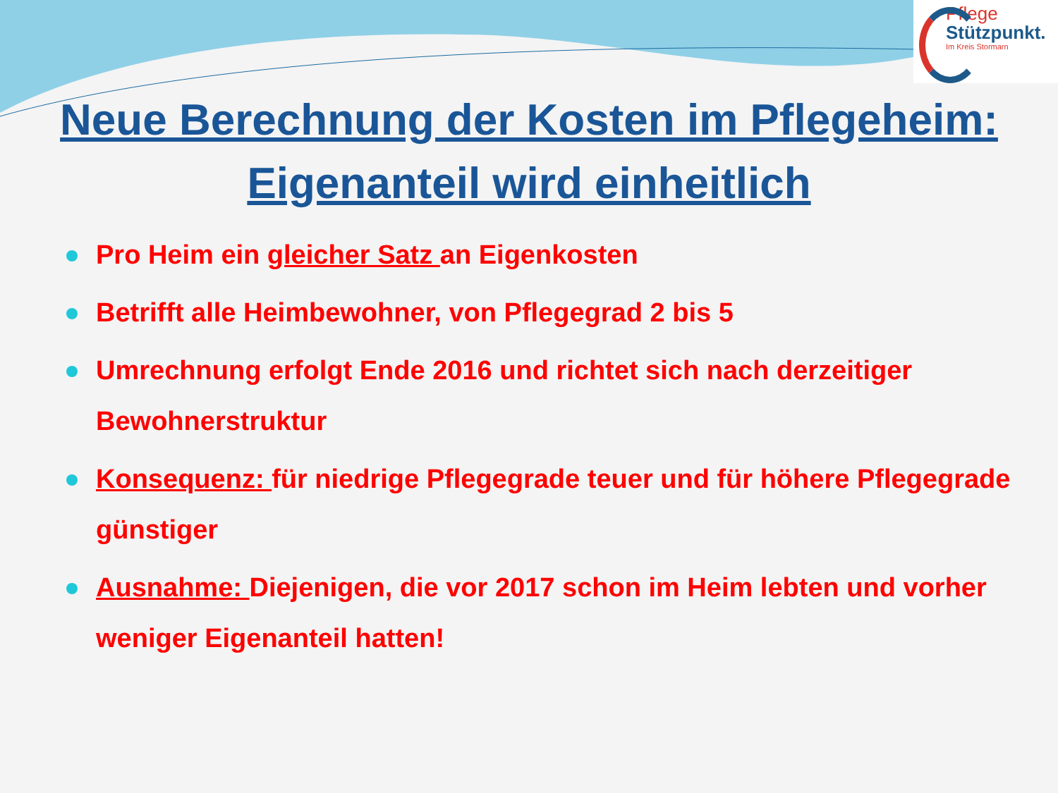Pflege
Stützpunkt.
Im Kreis Stormarn
Neue Berechnung der Kosten im Pflegeheim:
Eigenanteil wird einheitlich
Pro Heim ein gleicher Satz an Eigenkosten
Betrifft alle Heimbewohner, von Pflegegrad 2 bis 5
Umrechnung erfolgt Ende 2016 und richtet sich nach derzeitiger Bewohnerstruktur
Konsequenz: für niedrige Pflegegrade teuer und für höhere Pflegegrade günstiger
Ausnahme: Diejenigen, die vor 2017 schon im Heim lebten und vorher weniger Eigenanteil hatten!